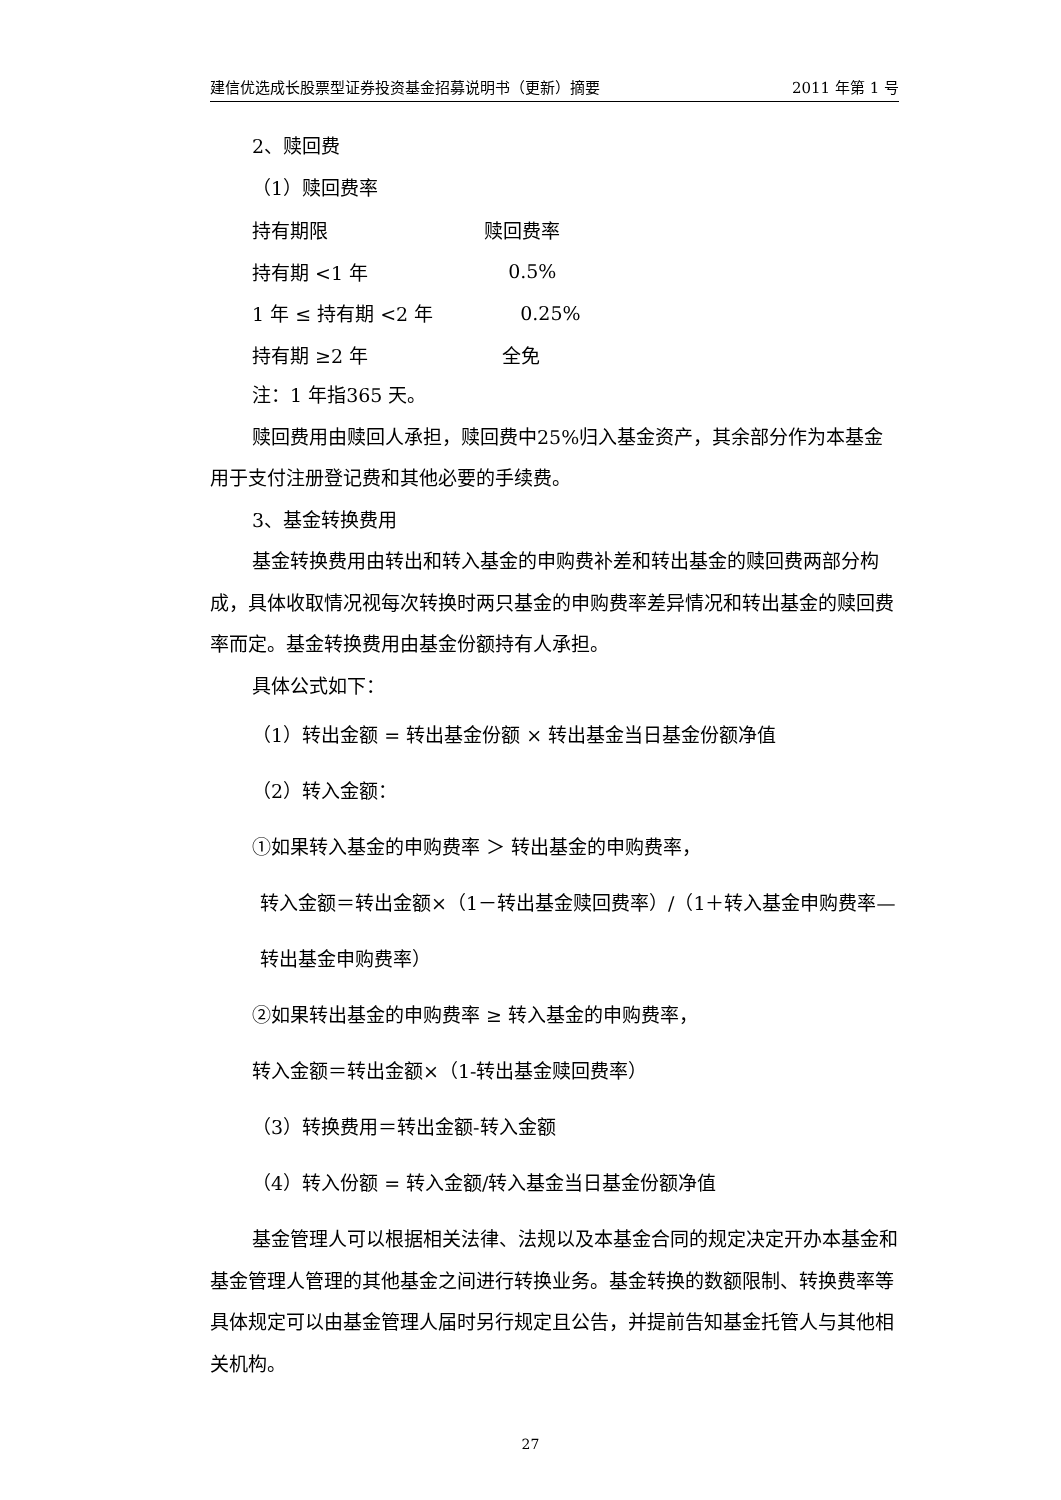建信优选成长股票型证券投资基金招募说明书（更新）摘要 2011 年第 1 号
2、赎回费
（1）赎回费率
| 持有期限 | 赎回费率 |
| 持有期 <1 年 | 0.5% |
| 1 年 ≤ 持有期 <2 年 | 0.25% |
| 持有期 ≥2 年 | 全免 |
注：1 年指365 天。
赎回费用由赎回人承担，赎回费中25%归入基金资产，其余部分作为本基金用于支付注册登记费和其他必要的手续费。
3、基金转换费用
基金转换费用由转出和转入基金的申购费补差和转出基金的赎回费两部分构成，具体收取情况视每次转换时两只基金的申购费率差异情况和转出基金的赎回费率而定。基金转换费用由基金份额持有人承担。
具体公式如下：
（1）转出金额 = 转出基金份额 × 转出基金当日基金份额净值
（2）转入金额：
①如果转入基金的申购费率 ＞ 转出基金的申购费率，
转入金额＝转出金额×（1－转出基金赎回费率）/（1＋转入基金申购费率—转出基金申购费率）
②如果转出基金的申购费率 ≥ 转入基金的申购费率，
转入金额＝转出金额×（1-转出基金赎回费率）
（3）转换费用＝转出金额-转入金额
（4）转入份额 = 转入金额/转入基金当日基金份额净值
基金管理人可以根据相关法律、法规以及本基金合同的规定决定开办本基金和基金管理人管理的其他基金之间进行转换业务。基金转换的数额限制、转换费率等具体规定可以由基金管理人届时另行规定且公告，并提前告知基金托管人与其他相关机构。
27